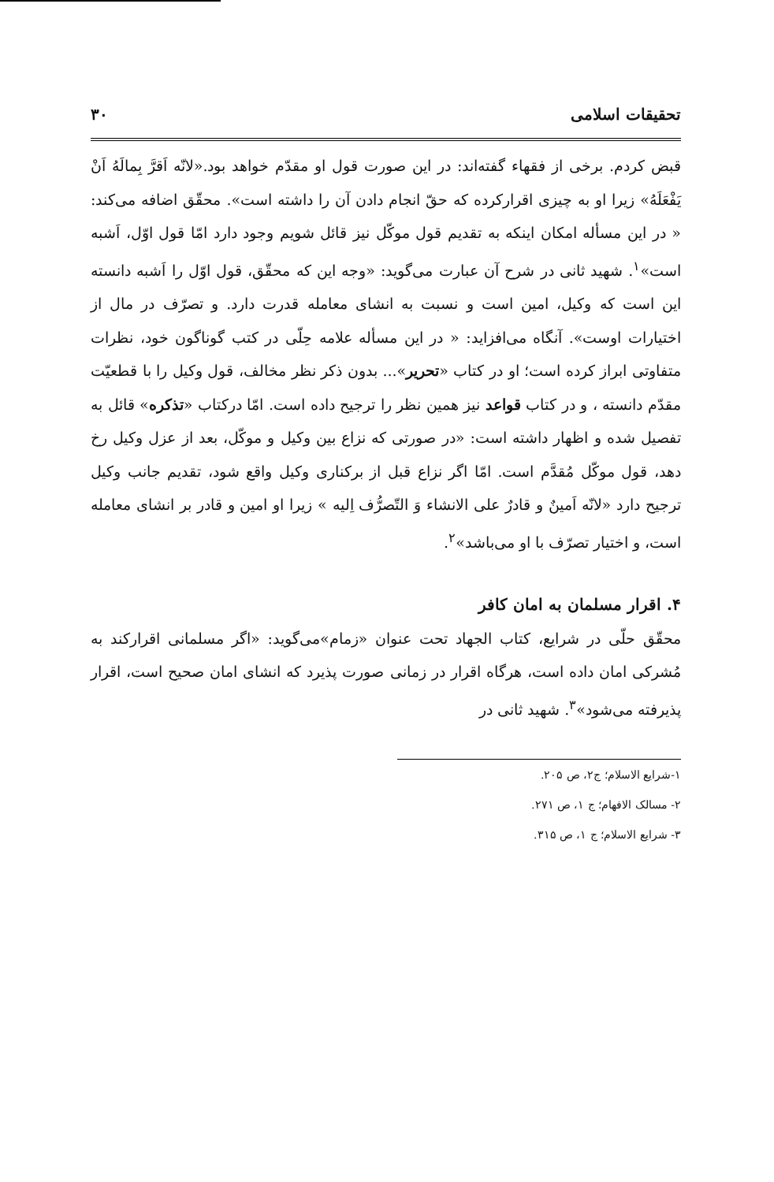تحقیقات اسلامی ۳۰
قبض کردم. برخی از فقهاء گفته‌اند: در این صورت قول او مقدّم خواهد بود.«لانّه اَقرَّ بِمالَهُ اَنْ یَفْعَلَهُ» زیرا او به چیزی اقرارکرده که حقّ انجام دادن آن را داشته است». محقّق اضافه می‌کند: « در این مسأله امکان اینکه به تقدیم قول موکّل نیز قائل شویم وجود دارد امّا قول اوّل، اَشبه است»<sup>۱</sup>. شهید ثانی در شرح آن عبارت می‌گوید: «وجه این که محقّق، قول اوّل را اَشبه دانسته این است که وکیل، امین است و نسبت به انشای معامله قدرت دارد. و تصرّف در مال از اختیارات اوست». آنگاه می‌افزاید: « در این مسأله علامه حِلّی در کتب گوناگون خود، نظرات متفاوتی ابراز کرده است؛ او در کتاب «تحریر»... بدون ذکر نظر مخالف، قول وکیل را با قطعیّت مقدّم دانسته ، و در کتاب قواعد نیز همین نظر را ترجیح داده است. امّا درکتاب «تذکره» قائل به تفصیل شده و اظهار داشته است: «در صورتی که نزاع بین وکیل و موکّل، بعد از عزل وکیل رخ دهد، قول موکّل مُقدَّم است. امّا اگر نزاع قبل از برکناری وکیل واقع شود، تقدیم جانب وکیل ترجیح دارد «لانّه اَمینٌ و قادرٌ علی الانشاء وَ التّصرُّف اِلیه » زیرا او امین و قادر بر انشای معامله است، و اختیار تصرّف با او می‌باشد»<sup>۲</sup>.
۴. اقرار مسلمان به امان کافر
محقّق حلّی در شرایع، کتاب الجهاد تحت عنوان «زمام»می‌گوید: «اگر مسلمانی اقرارکند به مُشرکی امان داده است، هرگاه اقرار در زمانی صورت پذیرد که انشای امان صحیح است، اقرار پذیرفته می‌شود»<sup>۳</sup>. شهید ثانی در
۱-شرایع الاسلام؛ ج۲، ص ۲۰۵.
۲- مسالک الافهام؛ ج ۱، ص ۲۷۱.
۳- شرایع الاسلام؛ ج ۱، ص ۳۱۵.